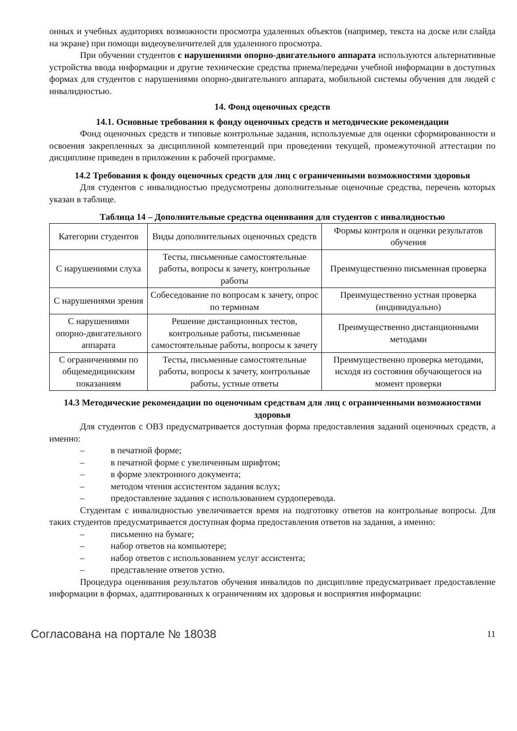онных и учебных аудиториях возможности просмотра удаленных объектов (например, текста на доске или слайда на экране) при помощи видеоувеличителей для удаленного просмотра.
При обучении студентов с нарушениями опорно-двигательного аппарата используются альтернативные устройства ввода информации и другие технические средства приема/передачи учебной информации в доступных формах для студентов с нарушениями опорно-двигательного аппарата, мобильной системы обучения для людей с инвалидностью.
14. Фонд оценочных средств
14.1. Основные требования к фонду оценочных средств и методические рекомендации
Фонд оценочных средств и типовые контрольные задания, используемые для оценки сформированности и освоения закрепленных за дисциплиной компетенций при проведении текущей, промежуточной аттестации по дисциплине приведен в приложении к рабочей программе.
14.2 Требования к фонду оценочных средств для лиц с ограниченными возможностями здоровья
Для студентов с инвалидностью предусмотрены дополнительные оценочные средства, перечень которых указан в таблице.
Таблица 14 – Дополнительные средства оценивания для студентов с инвалидностью
| Категории студентов | Виды дополнительных оценочных средств | Формы контроля и оценки результатов обучения |
| С нарушениями слуха | Тесты, письменные самостоятельные работы, вопросы к зачету, контрольные работы | Преимущественно письменная проверка |
| С нарушениями зрения | Собеседование по вопросам к зачету, опрос по терминам | Преимущественно устная проверка (индивидуально) |
| С нарушениями опорно-двигательного аппарата | Решение дистанционных тестов, контрольные работы, письменные самостоятельные работы, вопросы к зачету | Преимущественно дистанционными методами |
| С ограничениями по общемедицинским показаниям | Тесты, письменные самостоятельные работы, вопросы к зачету, контрольные работы, устные ответы | Преимущественно проверка методами, исходя из состояния обучающегося на момент проверки |
14.3 Методические рекомендации по оценочным средствам для лиц с ограниченными возможностями здоровья
Для студентов с ОВЗ предусматривается доступная форма предоставления заданий оценочных средств, а именно:
– в печатной форме;
– в печатной форме с увеличенным шрифтом;
– в форме электронного документа;
– методом чтения ассистентом задания вслух;
– предоставление задания с использованием сурдоперевода.
Студентам с инвалидностью увеличивается время на подготовку ответов на контрольные вопросы. Для таких студентов предусматривается доступная форма предоставления ответов на задания, а именно:
– письменно на бумаге;
– набор ответов на компьютере;
– набор ответов с использованием услуг ассистента;
– представление ответов устно.
Процедура оценивания результатов обучения инвалидов по дисциплине предусматривает предоставление информации в формах, адаптированных к ограничениям их здоровья и восприятия информации:
Согласована на портале № 18038 11